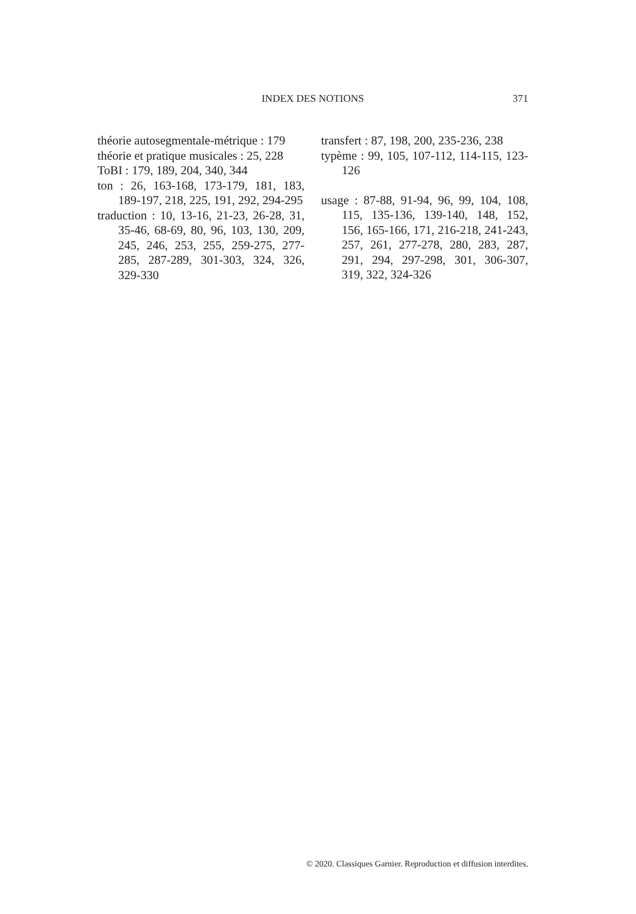INDEX DES NOTIONS
371
théorie autosegmentale-métrique : 179
théorie et pratique musicales : 25, 228
ToBI : 179, 189, 204, 340, 344
ton : 26, 163-168, 173-179, 181, 183, 189-197, 218, 225, 191, 292, 294-295
traduction : 10, 13-16, 21-23, 26-28, 31, 35-46, 68-69, 80, 96, 103, 130, 209, 245, 246, 253, 255, 259-275, 277-285, 287-289, 301-303, 324, 326, 329-330
transfert : 87, 198, 200, 235-236, 238
typème : 99, 105, 107-112, 114-115, 123-126
usage : 87-88, 91-94, 96, 99, 104, 108, 115, 135-136, 139-140, 148, 152, 156, 165-166, 171, 216-218, 241-243, 257, 261, 277-278, 280, 283, 287, 291, 294, 297-298, 301, 306-307, 319, 322, 324-326
© 2020. Classiques Garnier. Reproduction et diffusion interdites.